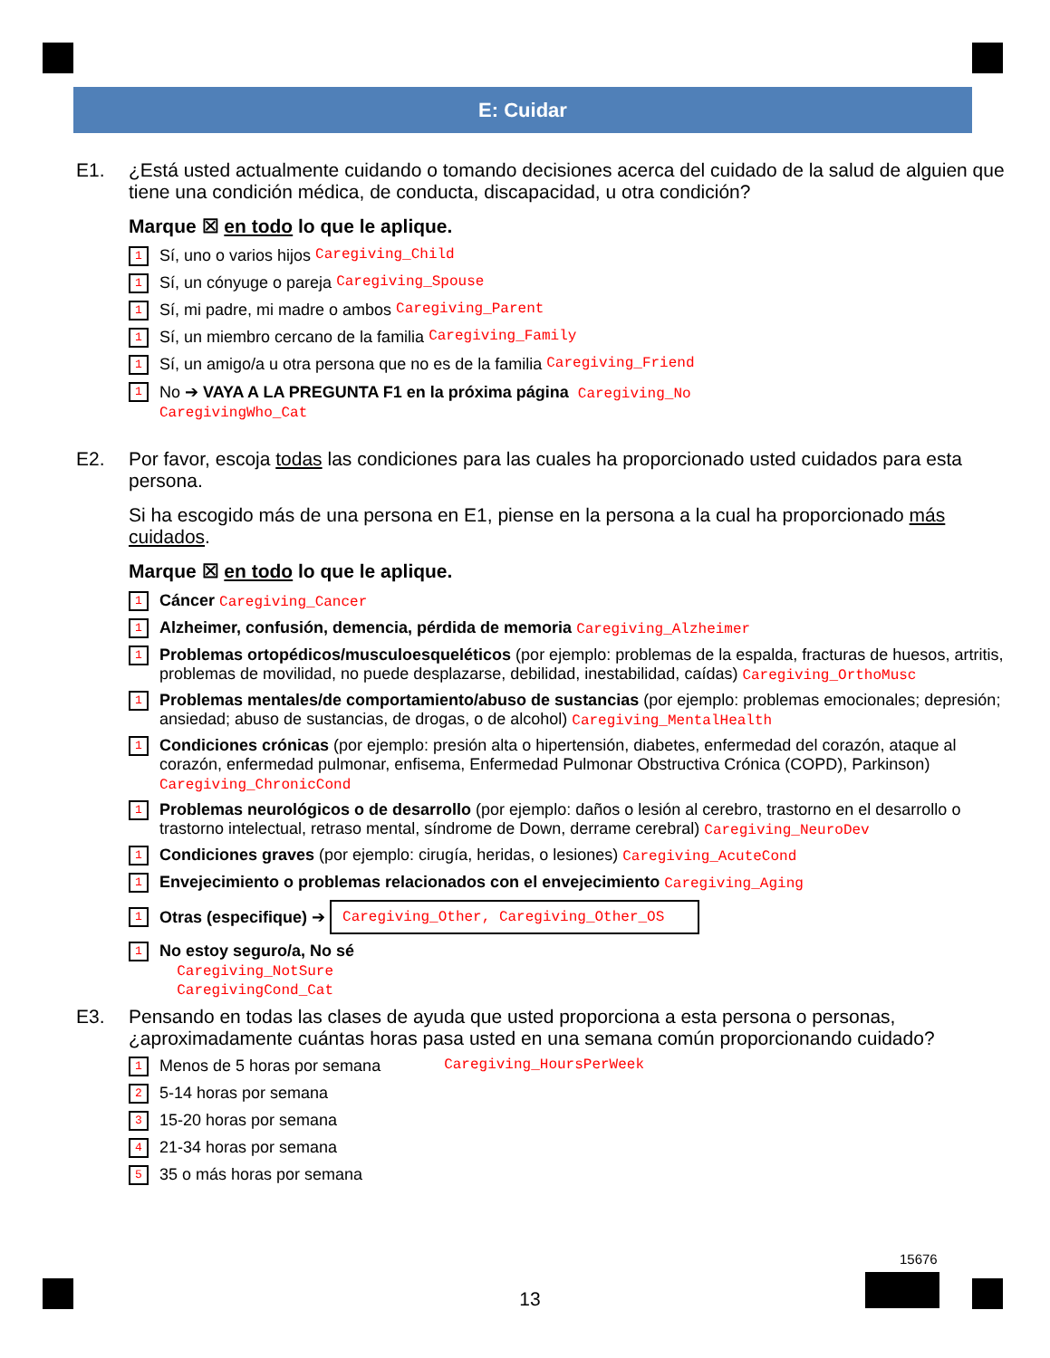E: Cuidar
E1. ¿Está usted actualmente cuidando o tomando decisiones acerca del cuidado de la salud de alguien que tiene una condición médica, de conducta, discapacidad, u otra condición?
Marque ☒ en todo lo que le aplique.
1 Sí, uno o varios hijos Caregiving_Child
1 Sí, un cónyuge o pareja Caregiving_Spouse
1 Sí, mi padre, mi madre o ambos Caregiving_Parent
1 Sí, un miembro cercano de la familia Caregiving_Family
1 Sí, un amigo/a u otra persona que no es de la familia Caregiving_Friend
1 No ➔ VAYA A LA PREGUNTA F1 en la próxima página Caregiving_No
CaregivingWho_Cat
E2. Por favor, escoja todas las condiciones para las cuales ha proporcionado usted cuidados para esta persona.
Si ha escogido más de una persona en E1, piense en la persona a la cual ha proporcionado más cuidados.
Marque ☒ en todo lo que le aplique.
1 Cáncer Caregiving_Cancer
1 Alzheimer, confusión, demencia, pérdida de memoria Caregiving_Alzheimer
1 Problemas ortopédicos/musculoesqueléticos (por ejemplo: problemas de la espalda, fracturas de huesos, artritis, problemas de movilidad, no puede desplazarse, debilidad, inestabilidad, caídas) Caregiving_OrthoMusc
1 Problemas mentales/de comportamiento/abuso de sustancias (por ejemplo: problemas emocionales; depresión; ansiedad; abuso de sustancias, de drogas, o de alcohol) Caregiving_MentalHealth
1 Condiciones crónicas (por ejemplo: presión alta o hipertensión, diabetes, enfermedad del corazón, ataque al corazón, enfermedad pulmonar, enfisema, Enfermedad Pulmonar Obstructiva Crónica (COPD), Parkinson) Caregiving_ChronicCond
1 Problemas neurológicos o de desarrollo (por ejemplo: daños o lesión al cerebro, trastorno en el desarrollo o trastorno intelectual, retraso mental, síndrome de Down, derrame cerebral) Caregiving_NeuroDev
1 Condiciones graves (por ejemplo: cirugía, heridas, o lesiones) Caregiving_AcuteCond
1 Envejecimiento o problemas relacionados con el envejecimiento Caregiving_Aging
1 Otras (especifique) ➔ Caregiving_Other, Caregiving_Other_OS
1 No estoy seguro/a, No sé
Caregiving_NotSure
CaregivingCond_Cat
E3. Pensando en todas las clases de ayuda que usted proporciona a esta persona o personas, ¿aproximadamente cuántas horas pasa usted en una semana común proporcionando cuidado?
1 Menos de 5 horas por semana Caregiving_HoursPerWeek
2 5-14 horas por semana
3 15-20 horas por semana
4 21-34 horas por semana
5 35 o más horas por semana
15676
13